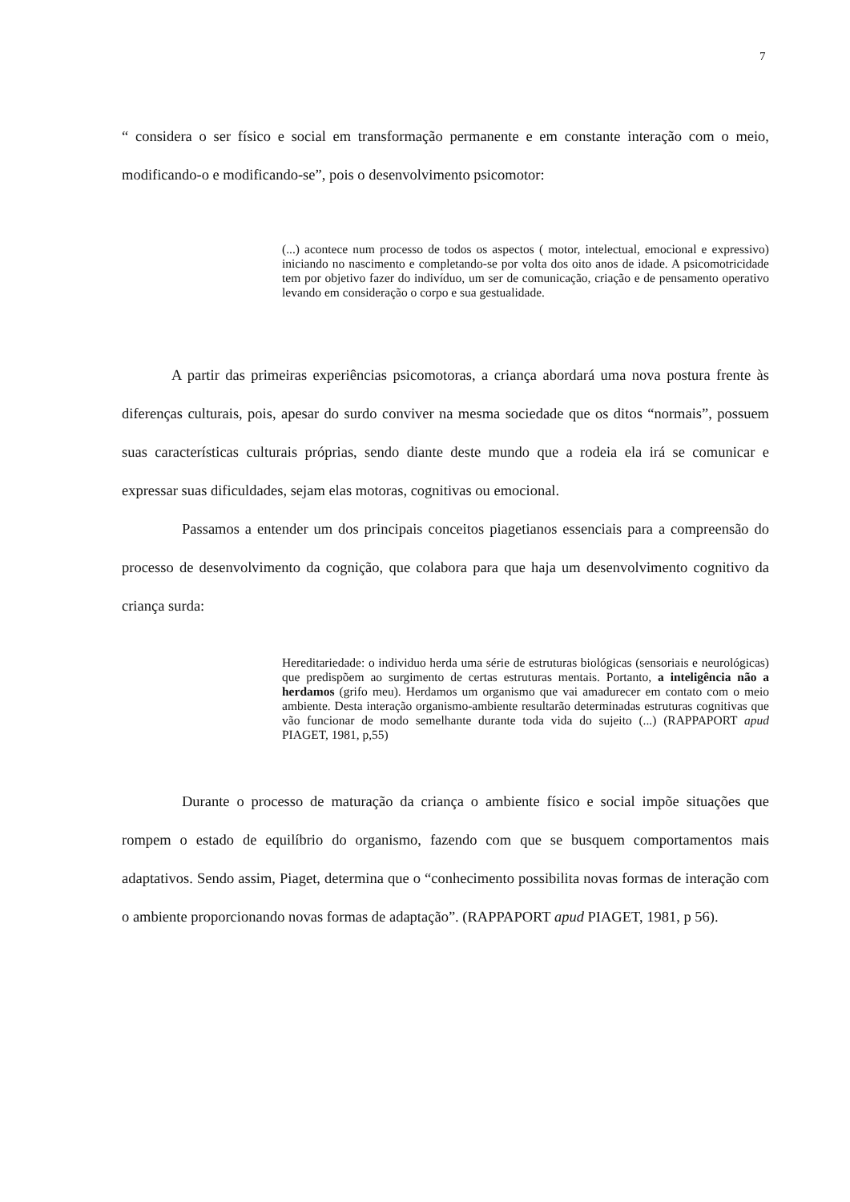7
“ considera o ser físico e social em transformação permanente e em constante interação com o meio, modificando-o e modificando-se”, pois o desenvolvimento psicomotor:
(...) acontece num processo de todos os aspectos ( motor, intelectual, emocional e expressivo) iniciando no nascimento e completando-se por volta dos oito anos de idade. A psicomotricidade tem por objetivo fazer do indivíduo, um ser de comunicação, criação e de pensamento operativo levando em consideração o corpo e sua gestualidade.
A partir das primeiras experiências psicomotoras, a criança abordará uma nova postura frente às diferenças culturais, pois, apesar do surdo conviver na mesma sociedade que os ditos “normais”, possuem suas características culturais próprias, sendo diante deste mundo que a rodeia ela irá se comunicar e expressar suas dificuldades, sejam elas motoras, cognitivas ou emocional.
Passamos a entender um dos principais conceitos piagetianos essenciais para a compreensão do processo de desenvolvimento da cognição, que colabora para que haja um desenvolvimento cognitivo da criança surda:
Hereditariedade: o individuo herda uma série de estruturas biológicas (sensoriais e neurológicas) que predispõem ao surgimento de certas estruturas mentais. Portanto, a inteligência não a herdamos (grifo meu). Herdamos um organismo que vai amadurecer em contato com o meio ambiente. Desta interação organismo-ambiente resultarão determinadas estruturas cognitivas que vão funcionar de modo semelhante durante toda vida do sujeito (...) (RAPPAPORT apud PIAGET, 1981, p,55)
Durante o processo de maturação da criança o ambiente físico e social impõe situações que rompem o estado de equilíbrio do organismo, fazendo com que se busquem comportamentos mais adaptativos. Sendo assim, Piaget, determina que o “conhecimento possibilita novas formas de interação com o ambiente proporcionando novas formas de adaptação”. (RAPPAPORT apud PIAGET, 1981, p 56).